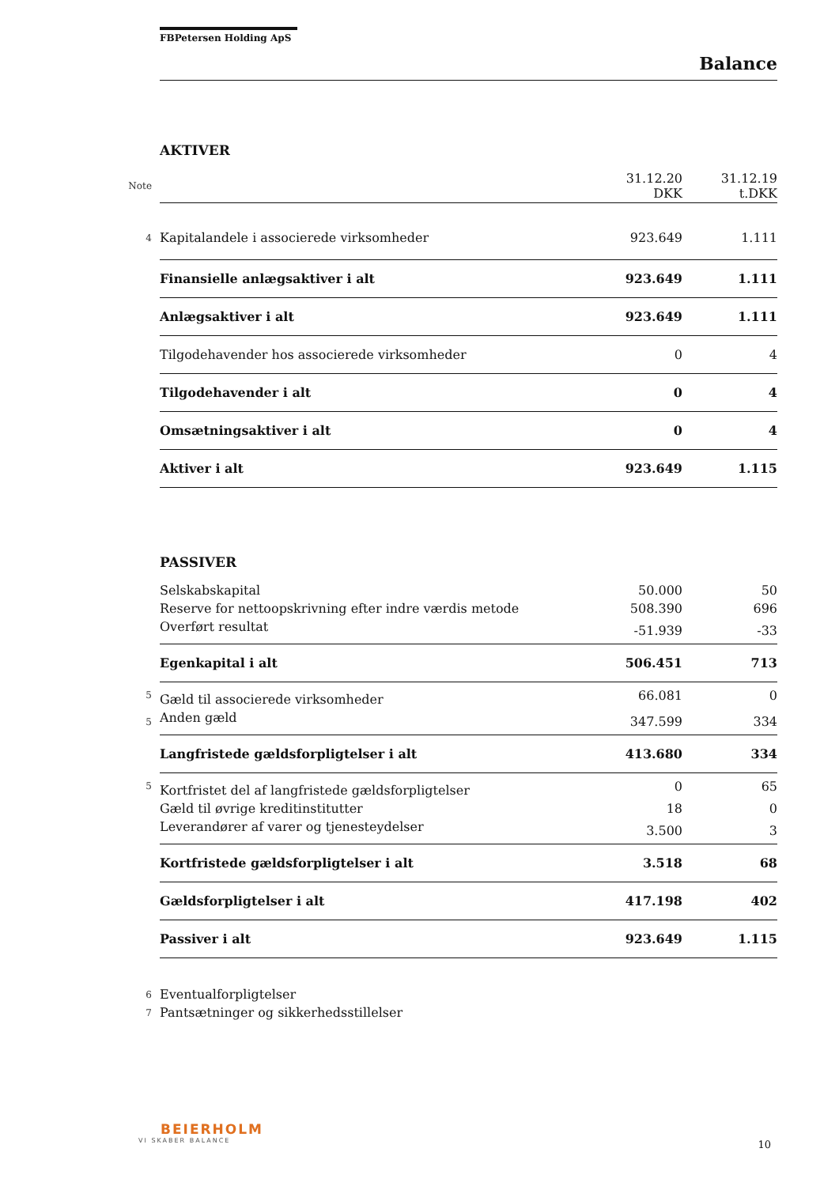FBPetersen Holding ApS
Balance
AKTIVER
| Note | | 31.12.20 DKK | 31.12.19 t.DKK |
| 4 | Kapitalandele i associerede virksomheder | 923.649 | 1.111 |
| | Finansielle anlægsaktiver i alt | 923.649 | 1.111 |
| | Anlægsaktiver i alt | 923.649 | 1.111 |
| | Tilgodehavender hos associerede virksomheder | 0 | 4 |
| | Tilgodehavender i alt | 0 | 4 |
| | Omsætningsaktiver i alt | 0 | 4 |
| | Aktiver i alt | 923.649 | 1.115 |
PASSIVER
| | Selskabskapital | 50.000 | 50 |
| | Reserve for nettoopskrivning efter indre værdis metode | 508.390 | 696 |
| | Overført resultat | -51.939 | -33 |
| | Egenkapital i alt | 506.451 | 713 |
| 5 | Gæld til associerede virksomheder | 66.081 | 0 |
| 5 | Anden gæld | 347.599 | 334 |
| | Langfristede gældsforpligtelser i alt | 413.680 | 334 |
| 5 | Kortfristet del af langfristede gældsforpligtelser | 0 | 65 |
| | Gæld til øvrige kreditinstitutter | 18 | 0 |
| | Leverandører af varer og tjenesteydelser | 3.500 | 3 |
| | Kortfristede gældsforpligtelser i alt | 3.518 | 68 |
| | Gældsforpligtelser i alt | 417.198 | 402 |
| | Passiver i alt | 923.649 | 1.115 |
| 6 | Eventualforpligtelser | | |
| 7 | Pantsætninger og sikkerhedsstillelser | | |
BEIERHOLM
VI SKABER BALANCE
10